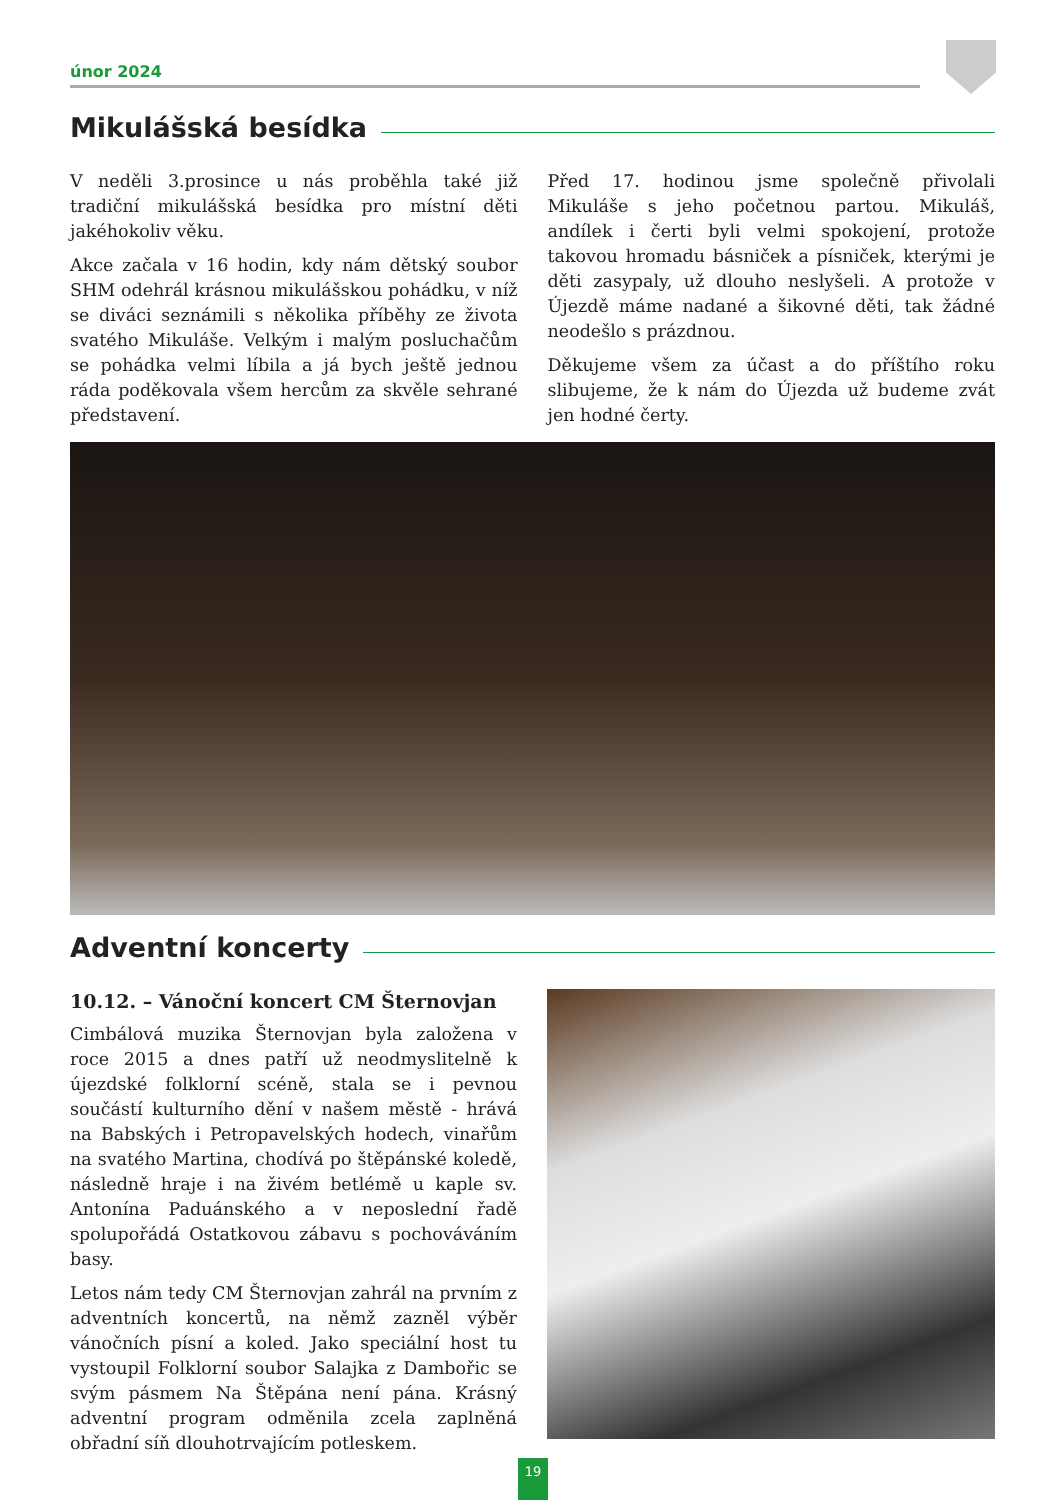únor 2024
Mikulášská besídka
V neděli 3.prosince u nás proběhla také již tradiční mikulášská besídka pro místní děti jakéhokoliv věku.
Akce začala v 16 hodin, kdy nám dětský soubor SHM odehrál krásnou mikulášskou pohádku, v níž se diváci seznámili s několika příběhy ze života svatého Mikuláše. Velkým i malým posluchačům se pohádka velmi líbila a já bych ještě jednou ráda poděkovala všem hercům za skvěle sehrané představení.
Před 17. hodinou jsme společně přivolali Mikuláše s jeho početnou partou. Mikuláš, andílek i čerti byli velmi spokojení, protože takovou hromadu básniček a písniček, kterými je děti zasypaly, už dlouho neslyšeli. A protože v Újezdě máme nadané a šikovné děti, tak žádné neodešlo s prázdnou.
Děkujeme všem za účast a do příštího roku slibujeme, že k nám do Újezda už budeme zvát jen hodné čerty.
Adventní koncerty
10.12. – Vánoční koncert CM Šternovjan
Cimbálová muzika Šternovjan byla založena v roce 2015 a dnes patří už neodmyslitelně k újezdské folklorní scéně, stala se i pevnou součástí kulturního dění v našem městě - hrává na Babských i Petropavelských hodech, vinařům na svatého Martina, chodívá po štěpánské koledě, následně hraje i na živém betlémě u kaple sv. Antonína Paduánského a v neposlední řadě spolupořádá Ostatkovou zábavu s pochováváním basy.
Letos nám tedy CM Šternovjan zahrál na prvním z adventních koncertů, na němž zazněl výběr vánočních písní a koled. Jako speciální host tu vystoupil Folklorní soubor Salajka z Dambořic se svým pásmem Na Štěpána není pána. Krásný adventní program odměnila zcela zaplněná obřadní síň dlouhotrvajícím potleskem.
19